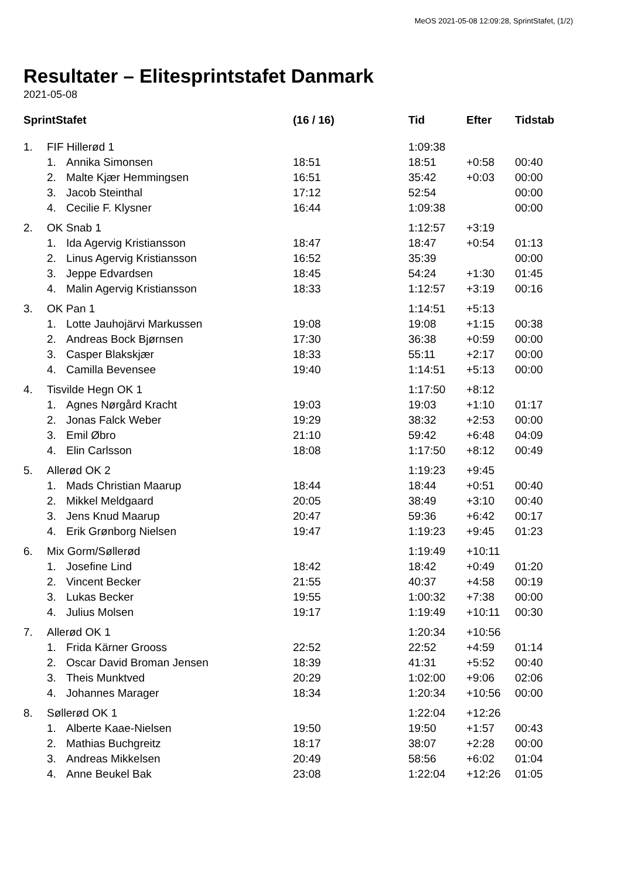MeOS 2021-05-08 12:09:28, SprintStafet, (1/2)
Resultater – Elitesprintstafet Danmark
2021-05-08
| SprintStafet | | | (16 / 16) | Tid | Efter | Tidstab |
| --- | --- | --- | --- | --- | --- | --- |
| 1. | FIF Hillerød 1 | | | 1:09:38 | | |
| | 1. | Annika Simonsen | 18:51 | 18:51 | +0:58 | 00:40 |
| | 2. | Malte Kjær Hemmingsen | 16:51 | 35:42 | +0:03 | 00:00 |
| | 3. | Jacob Steinthal | 17:12 | 52:54 | | 00:00 |
| | 4. | Cecilie F. Klysner | 16:44 | 1:09:38 | | 00:00 |
| 2. | OK Snab 1 | | | 1:12:57 | +3:19 | |
| | 1. | Ida Agervig Kristiansson | 18:47 | 18:47 | +0:54 | 01:13 |
| | 2. | Linus Agervig Kristiansson | 16:52 | 35:39 | | 00:00 |
| | 3. | Jeppe Edvardsen | 18:45 | 54:24 | +1:30 | 01:45 |
| | 4. | Malin Agervig Kristiansson | 18:33 | 1:12:57 | +3:19 | 00:16 |
| 3. | OK Pan 1 | | | 1:14:51 | +5:13 | |
| | 1. | Lotte Jauhojärvi Markussen | 19:08 | 19:08 | +1:15 | 00:38 |
| | 2. | Andreas Bock Bjørnsen | 17:30 | 36:38 | +0:59 | 00:00 |
| | 3. | Casper Blakskjær | 18:33 | 55:11 | +2:17 | 00:00 |
| | 4. | Camilla Bevensee | 19:40 | 1:14:51 | +5:13 | 00:00 |
| 4. | Tisvilde Hegn OK 1 | | | 1:17:50 | +8:12 | |
| | 1. | Agnes Nørgård Kracht | 19:03 | 19:03 | +1:10 | 01:17 |
| | 2. | Jonas Falck Weber | 19:29 | 38:32 | +2:53 | 00:00 |
| | 3. | Emil Øbro | 21:10 | 59:42 | +6:48 | 04:09 |
| | 4. | Elin Carlsson | 18:08 | 1:17:50 | +8:12 | 00:49 |
| 5. | Allerød OK 2 | | | 1:19:23 | +9:45 | |
| | 1. | Mads Christian Maarup | 18:44 | 18:44 | +0:51 | 00:40 |
| | 2. | Mikkel Meldgaard | 20:05 | 38:49 | +3:10 | 00:40 |
| | 3. | Jens Knud Maarup | 20:47 | 59:36 | +6:42 | 00:17 |
| | 4. | Erik Grønborg Nielsen | 19:47 | 1:19:23 | +9:45 | 01:23 |
| 6. | Mix Gorm/Søllerød | | | 1:19:49 | +10:11 | |
| | 1. | Josefine Lind | 18:42 | 18:42 | +0:49 | 01:20 |
| | 2. | Vincent Becker | 21:55 | 40:37 | +4:58 | 00:19 |
| | 3. | Lukas Becker | 19:55 | 1:00:32 | +7:38 | 00:00 |
| | 4. | Julius Molsen | 19:17 | 1:19:49 | +10:11 | 00:30 |
| 7. | Allerød OK 1 | | | 1:20:34 | +10:56 | |
| | 1. | Frida Kärner Grooss | 22:52 | 22:52 | +4:59 | 01:14 |
| | 2. | Oscar David Broman Jensen | 18:39 | 41:31 | +5:52 | 00:40 |
| | 3. | Theis Munktved | 20:29 | 1:02:00 | +9:06 | 02:06 |
| | 4. | Johannes Marager | 18:34 | 1:20:34 | +10:56 | 00:00 |
| 8. | Søllerød OK 1 | | | 1:22:04 | +12:26 | |
| | 1. | Alberte Kaae-Nielsen | 19:50 | 19:50 | +1:57 | 00:43 |
| | 2. | Mathias Buchgreitz | 18:17 | 38:07 | +2:28 | 00:00 |
| | 3. | Andreas Mikkelsen | 20:49 | 58:56 | +6:02 | 01:04 |
| | 4. | Anne Beukel Bak | 23:08 | 1:22:04 | +12:26 | 01:05 |